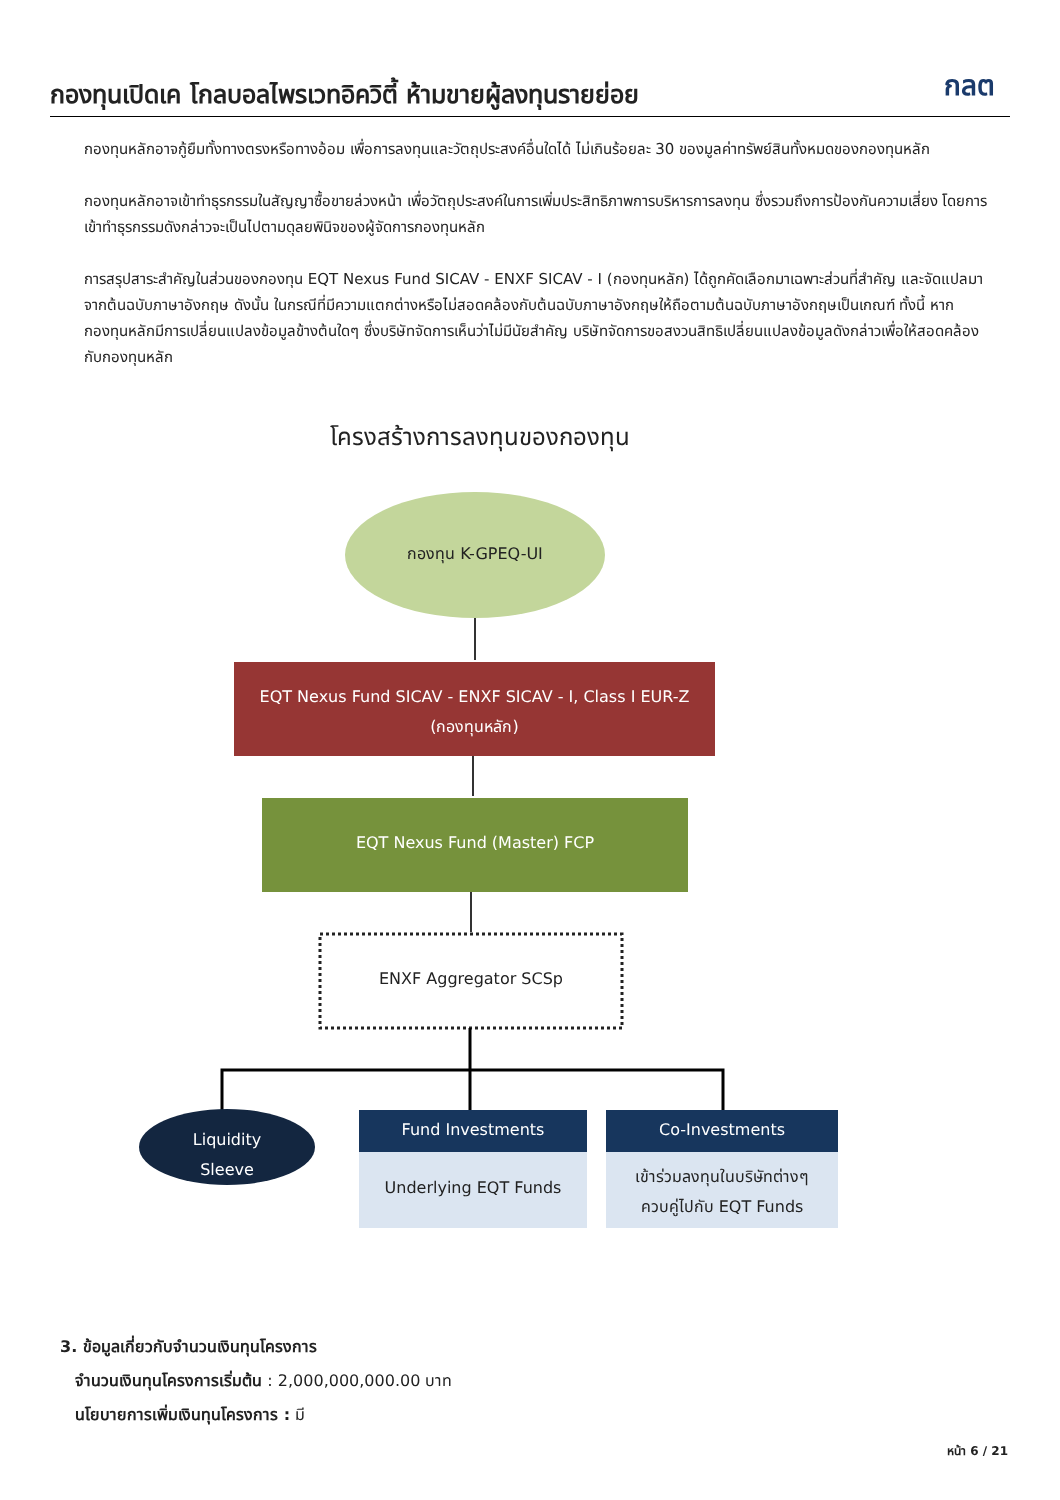กองทุนเปิดเค โกลบอลไพรเวทอิควิตี้ ห้ามขายผู้ลงทุนรายย่อย
กลต
กองทุนหลักอาจกู้ยืมทั้งทางตรงหรือทางอ้อม เพื่อการลงทุนและวัตถุประสงค์อื่นใดได้ ไม่เกินร้อยละ 30 ของมูลค่าทรัพย์สินทั้งหมดของกองทุนหลัก
กองทุนหลักอาจเข้าทำธุรกรรมในสัญญาซื้อขายล่วงหน้า เพื่อวัตถุประสงค์ในการเพิ่มประสิทธิภาพการบริหารการลงทุน ซึ่งรวมถึงการป้องกันความเสี่ยง โดยการเข้าทำธุรกรรมดังกล่าวจะเป็นไปตามดุลยพินิจของผู้จัดการกองทุนหลัก
การสรุปสาระสำคัญในส่วนของกองทุน EQT Nexus Fund SICAV - ENXF SICAV - I (กองทุนหลัก) ได้ถูกคัดเลือกมาเฉพาะส่วนที่สำคัญ และจัดแปลมาจากต้นฉบับภาษาอังกฤษ ดังนั้น ในกรณีที่มีความแตกต่างหรือไม่สอดคล้องกับต้นฉบับภาษาอังกฤษให้ถือตามต้นฉบับภาษาอังกฤษเป็นเกณฑ์ ทั้งนี้ หากกองทุนหลักมีการเปลี่ยนแปลงข้อมูลข้างต้นใดๆ ซึ่งบริษัทจัดการเห็นว่าไม่มีนัยสำคัญ บริษัทจัดการขอสงวนสิทธิเปลี่ยนแปลงข้อมูลดังกล่าวเพื่อให้สอดคล้องกับกองทุนหลัก
โครงสร้างการลงทุนของกองทุน
กองทุน K-GPEQ-UI
EQT Nexus Fund SICAV - ENXF SICAV - I, Class I EUR-Z
(กองทุนหลัก)
EQT Nexus Fund (Master) FCP
ENXF Aggregator SCSp
Liquidity
Sleeve
Fund Investments
Underlying EQT Funds
Co-Investments
เข้าร่วมลงทุนในบริษัทต่างๆ
ควบคู่ไปกับ EQT Funds
3. ข้อมูลเกี่ยวกับจำนวนเงินทุนโครงการ
จำนวนเงินทุนโครงการเริ่มต้น : 2,000,000,000.00 บาท
นโยบายการเพิ่มเงินทุนโครงการ : มี
หน้า 6 / 21